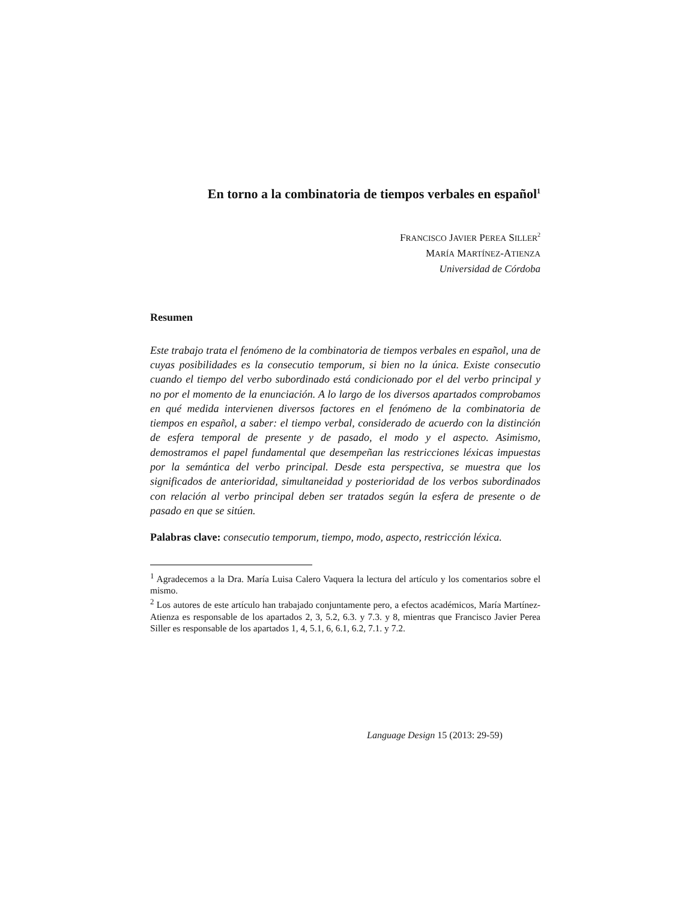En torno a la combinatoria de tiempos verbales en español<sup>1</sup>
FRANCISCO JAVIER PEREA SILLER<sup>2</sup>
MARÍA MARTÍNEZ-ATIENZA
Universidad de Córdoba
Resumen
Este trabajo trata el fenómeno de la combinatoria de tiempos verbales en español, una de cuyas posibilidades es la consecutio temporum, si bien no la única. Existe consecutio cuando el tiempo del verbo subordinado está condicionado por el del verbo principal y no por el momento de la enunciación. A lo largo de los diversos apartados comprobamos en qué medida intervienen diversos factores en el fenómeno de la combinatoria de tiempos en español, a saber: el tiempo verbal, considerado de acuerdo con la distinción de esfera temporal de presente y de pasado, el modo y el aspecto. Asimismo, demostramos el papel fundamental que desempeñan las restricciones léxicas impuestas por la semántica del verbo principal. Desde esta perspectiva, se muestra que los significados de anterioridad, simultaneidad y posterioridad de los verbos subordinados con relación al verbo principal deben ser tratados según la esfera de presente o de pasado en que se sitúen.
Palabras clave: consecutio temporum, tiempo, modo, aspecto, restricción léxica.
<sup>1</sup> Agradecemos a la Dra. María Luisa Calero Vaquera la lectura del artículo y los comentarios sobre el mismo.
<sup>2</sup> Los autores de este artículo han trabajado conjuntamente pero, a efectos académicos, María Martínez-Atienza es responsable de los apartados 2, 3, 5.2, 6.3. y 7.3. y 8, mientras que Francisco Javier Perea Siller es responsable de los apartados 1, 4, 5.1, 6, 6.1, 6.2, 7.1. y 7.2.
Language Design 15 (2013: 29-59)